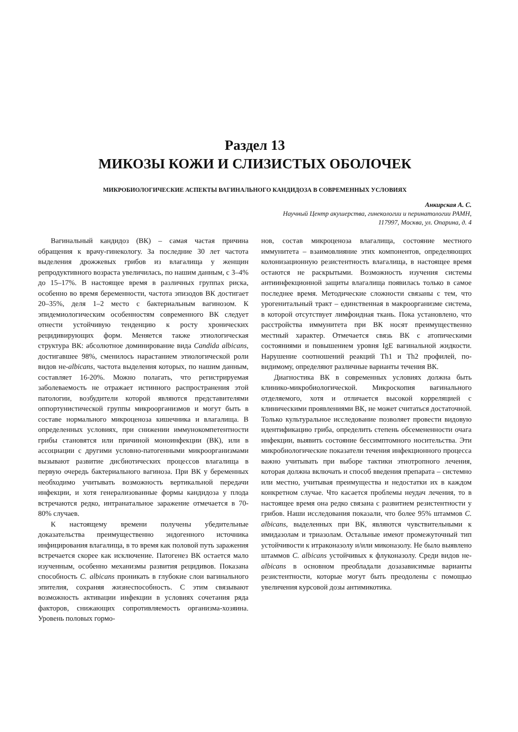Раздел 13
МИКОЗЫ КОЖИ И СЛИЗИСТЫХ ОБОЛОЧЕК
МИКРОБИОЛОГИЧЕСКИЕ АСПЕКТЫ ВАГИНАЛЬНОГО КАНДИДОЗА В СОВРЕМЕННЫХ УСЛОВИЯХ
Анкирская А. С.
Научный Центр акушерства, гинекологии и перинатологии РАМН,
117997, Москва, ул. Опарина, д. 4
Вагинальный кандидоз (ВК) – самая частая причина обращения к врачу-гинекологу. За последние 30 лет частота выделения дрожжевых грибов из влагалища у женщин репродуктивного возраста увеличилась, по нашим данным, с 3–4% до 15–17%. В настоящее время в различных группах риска, особенно во время беременности, частота эпизодов ВК достигает 20–35%, деля 1–2 место с бактериальным вагинозом. К эпидемиологическим особенностям современного ВК следует отнести устойчивую тенденцию к росту хронических рецидивирующих форм. Меняется также этиологическая структура ВК: абсолютное доминирование вида Candida albicans, достигавшее 98%, сменилось нарастанием этиологической роли видов не-albicans, частота выделения которых, по нашим данным, составляет 16-20%. Можно полагать, что регистрируемая заболеваемость не отражает истинного распространения этой патологии, возбудители которой являются представителями оппортунистической группы микроорганизмов и могут быть в составе нормального микроценоза кишечника и влагалища. В определенных условиях, при снижении иммунокомпетентности грибы становятся или причиной моноинфекции (ВК), или в ассоциации с другими условно-патогенными микроорганизмами вызывают развитие дисбиотических процессов влагалища в первую очередь бактериального вагиноза. При ВК у беременных необходимо учитывать возможность вертикальной передачи инфекции, и хотя генерализованные формы кандидоза у плода встречаются редко, интранатальное заражение отмечается в 70-80% случаев.
К настоящему времени получены убедительные доказательства преимущественно эндогенного источника инфицирования влагалища, в то время как половой путь заражения встречается скорее как исключение. Патогенез ВК остается мало изученным, особенно механизмы развития рецидивов. Показана способность C. albicans проникать в глубокие слои вагинального эпителия, сохраняя жизнеспособность. С этим связывают возможность активации инфекции в условиях сочетания ряда факторов, снижающих сопротивляемость организма-хозяина. Уровень половых гормо-
нов, состав микроценоза влагалища, состояние местного иммунитета – взаимовлияние этих компонентов, определяющих колонизационную резистентность влагалища, в настоящее время остаются не раскрытыми. Возможность изучения системы антиинфекционной защиты влагалища появилась только в самое последнее время. Методические сложности связаны с тем, что урогенитальный тракт – единственная в макроорганизме система, в которой отсутствует лимфоидная ткань. Пока установлено, что расстройства иммунитета при ВК носят преимущественно местный характер. Отмечается связь ВК с атопическими состояниями и повышением уровня IgE вагинальной жидкости. Нарушение соотношений реакций Th1 и Th2 профилей, по-видимому, определяют различные варианты течения ВК.
Диагностика ВК в современных условиях должна быть клинико-микробиологической. Микроскопия вагинального отделяемого, хотя и отличается высокой корреляцией с клиническими проявлениями ВК, не может считаться достаточной. Только культуральное исследование позволяет провести видовую идентификацию гриба, определить степень обсемененности очага инфекции, выявить состояние бессимптомного носительства. Эти микробиологические показатели течения инфекционного процесса важно учитывать при выборе тактики этиотропного лечения, которая должна включать и способ введения препарата – системно или местно, учитывая преимущества и недостатки их в каждом конкретном случае. Что касается проблемы неудач лечения, то в настоящее время она редко связана с развитием резистентности у грибов. Наши исследования показали, что более 95% штаммов C. albicans, выделенных при ВК, являются чувствительными к имидазолам и триазолам. Остальные имеют промежуточный тип устойчивости к итраконазолу и/или миконазолу. Не было выявлено штаммов C. albicans устойчивых к флуконазолу. Среди видов не-albicans в основном преобладали дозазависимые варианты резистентности, которые могут быть преодолены с помощью увеличения курсовой дозы антимикотика.